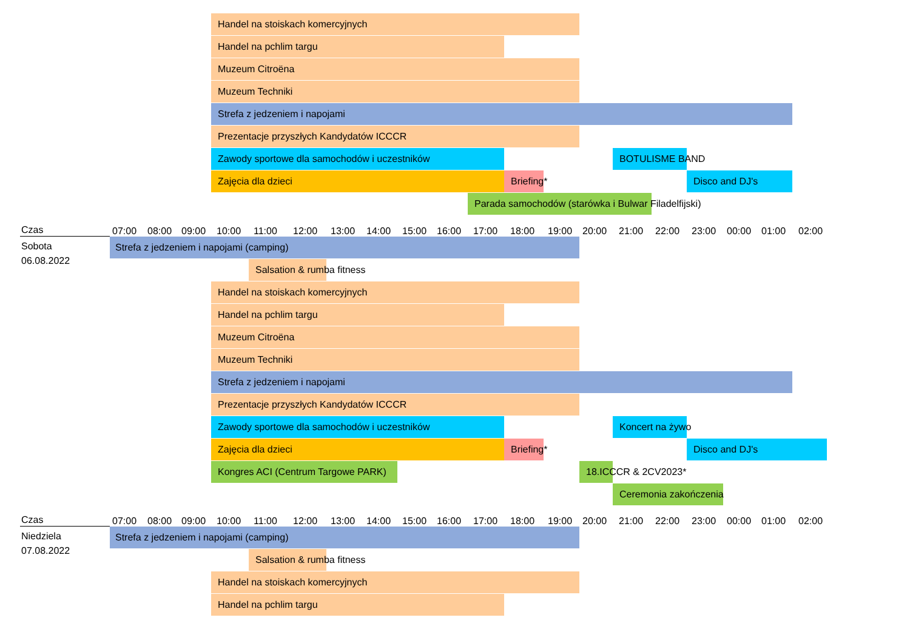Handel na stoiskach komercyjnych
Handel na pchlim targu
Muzeum Citroëna
Muzeum Techniki
Strefa z jedzeniem i napojami
Prezentacje przyszłych Kandydatów ICCCR
Zawody sportowe dla samochodów i uczestników BOTULISME BAND
Zajęcia dla dzieci Briefing* Disco and DJ's
Parada samochodów (starówka i Bulwar Filadelfijski)
Czas
07:00 08:00 09:00 10:00 11:00 12:00 13:00 14:00 15:00 16:00 17:00 18:00 19:00 20:00 21:00 22:00 23:00 00:00 01:00 02:00
Sobota
06.08.2022
Strefa z jedzeniem i napojami (camping)
Salsation & rumba fitness
Handel na stoiskach komercyjnych
Handel na pchlim targu
Muzeum Citroëna
Muzeum Techniki
Strefa z jedzeniem i napojami
Prezentacje przyszłych Kandydatów ICCCR
Zawody sportowe dla samochodów i uczestników Koncert na żywo
Zajęcia dla dzieci Briefing* Disco and DJ's
Kongres ACI (Centrum Targowe PARK) 18.ICCCR & 2CV2023*
Ceremonia zakończenia
Czas
07:00 08:00 09:00 10:00 11:00 12:00 13:00 14:00 15:00 16:00 17:00 18:00 19:00 20:00 21:00 22:00 23:00 00:00 01:00 02:00
Niedziela
07.08.2022
Strefa z jedzeniem i napojami (camping)
Salsation & rumba fitness
Handel na stoiskach komercyjnych
Handel na pchlim targu